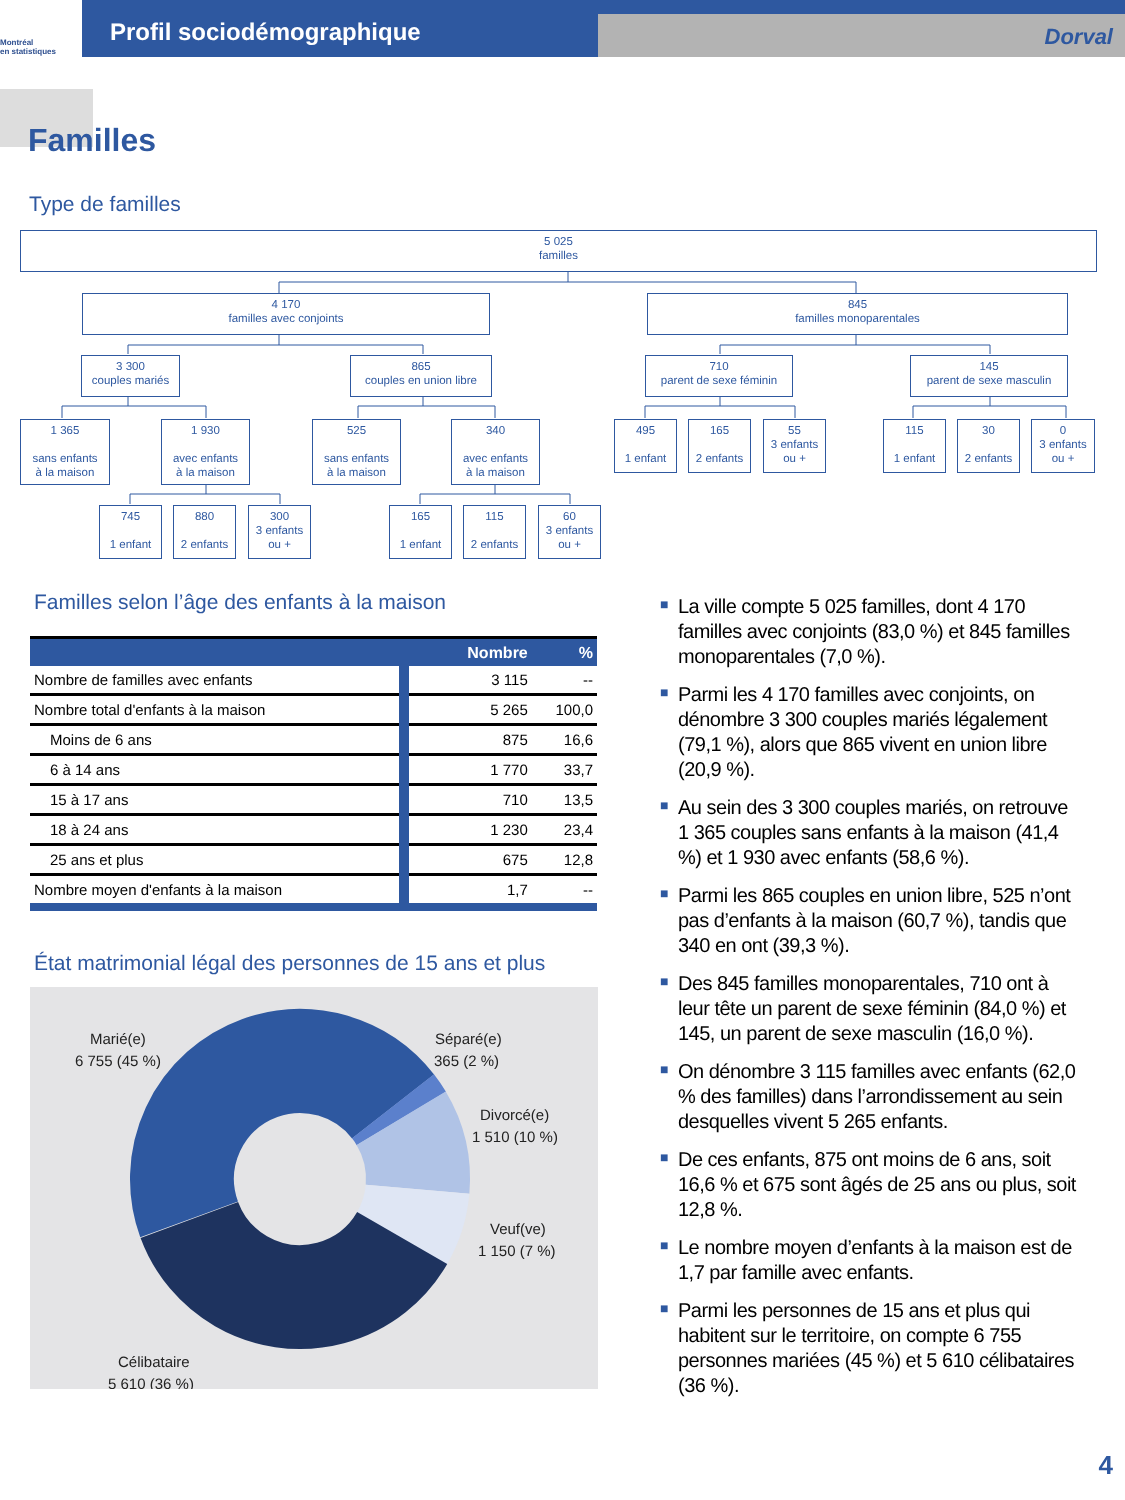Montréal
en statistiques
Profil sociodémographique
Dorval
Familles
Type de familles
5 025
familles
4 170
familles avec conjoints
845
familles monoparentales
3 300
couples mariés
865
couples en union libre
710
parent de sexe féminin
145
parent de sexe masculin
1 365
sans enfants
à la maison
1 930
avec enfants
à la maison
525
sans enfants
à la maison
340
avec enfants
à la maison
495
1 enfant
165
2 enfants
55
3 enfants
ou +
115
1 enfant
30
2 enfants
0
3 enfants
ou +
745
1 enfant
880
2 enfants
300
3 enfants
ou +
165
1 enfant
115
2 enfants
60
3 enfants
ou +
Familles selon l’âge des enfants à la maison
| | Nombre | % |
| Nombre de familles avec enfants | 3 115 | -- |
| Nombre total d'enfants à la maison | 5 265 | 100,0 |
| Moins de 6 ans | 875 | 16,6 |
| 6 à 14 ans | 1 770 | 33,7 |
| 15 à 17 ans | 710 | 13,5 |
| 18 à 24 ans | 1 230 | 23,4 |
| 25 ans et plus | 675 | 12,8 |
| Nombre moyen d'enfants à la maison | 1,7 | -- |
État matrimonial légal des personnes de 15 ans et plus
Marié(e)
6 755 (45 %)
Séparé(e)
365 (2 %)
Divorcé(e)
1 510 (10 %)
Veuf(ve)
1 150 (7 %)
Célibataire
5 610 (36 %)
■ La ville compte 5 025 familles, dont 4 170 familles avec conjoints (83,0 %) et 845 familles monoparentales (7,0 %).
■ Parmi les 4 170 familles avec conjoints, on dénombre 3 300 couples mariés légalement (79,1 %), alors que 865 vivent en union libre (20,9 %).
■ Au sein des 3 300 couples mariés, on retrouve 1 365 couples sans enfants à la maison (41,4 %) et 1 930 avec enfants (58,6 %).
■ Parmi les 865 couples en union libre, 525 n’ont pas d’enfants à la maison (60,7 %), tandis que 340 en ont (39,3 %).
■ Des 845 familles monoparentales, 710 ont à leur tête un parent de sexe féminin (84,0 %) et 145, un parent de sexe masculin (16,0 %).
■ On dénombre 3 115 familles avec enfants (62,0 % des familles) dans l’arrondissement au sein desquelles vivent 5 265 enfants.
■ De ces enfants, 875 ont moins de 6 ans, soit 16,6 % et 675 sont âgés de 25 ans ou plus, soit 12,8 %.
■ Le nombre moyen d’enfants à la maison est de 1,7 par famille avec enfants.
■ Parmi les personnes de 15 ans et plus qui habitent sur le territoire, on compte 6 755 personnes mariées (45 %) et 5 610 célibataires (36 %).
4